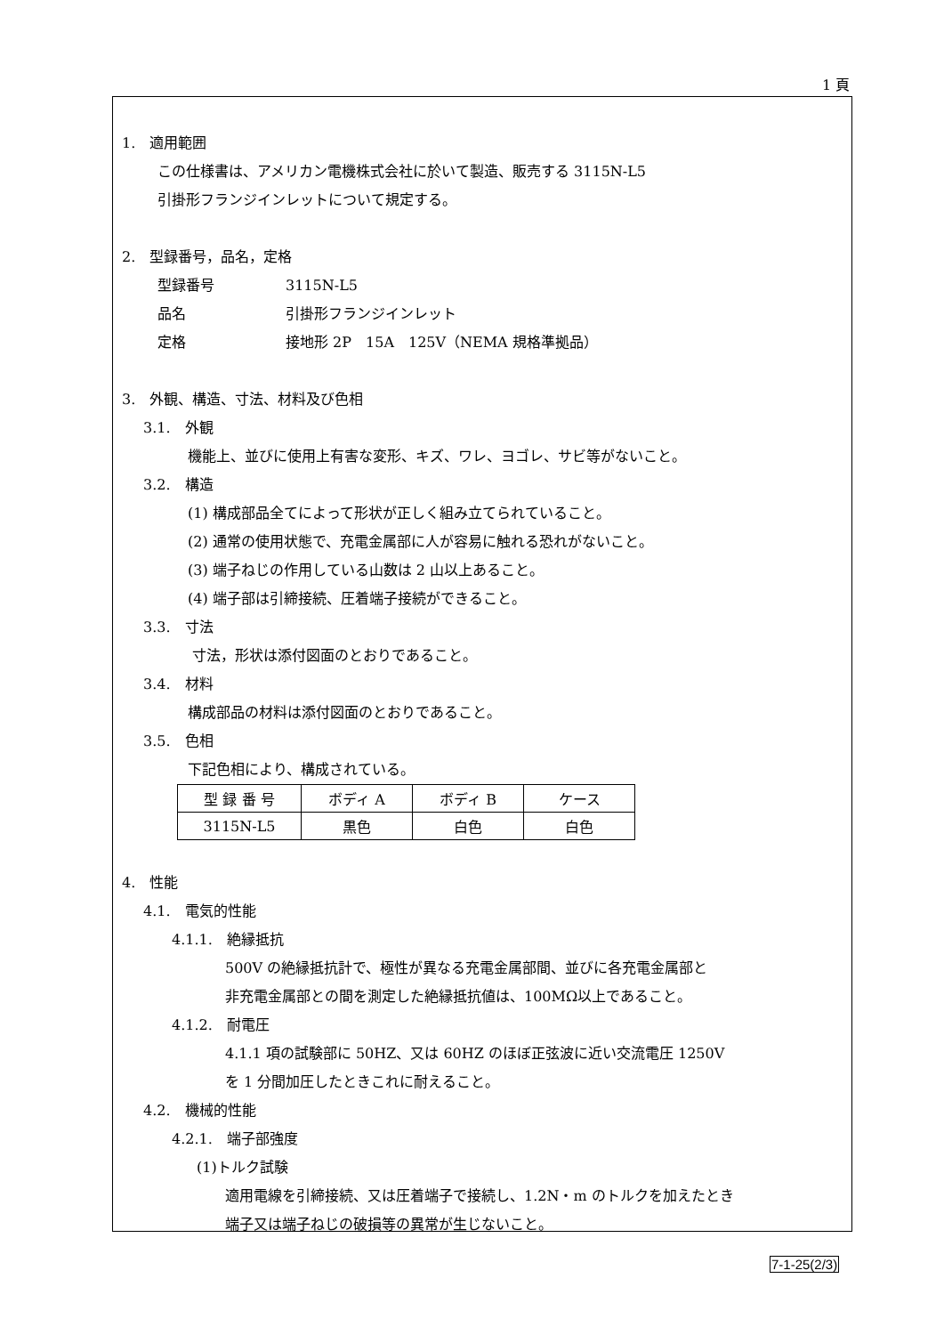1 頁
1.　適用範囲
この仕様書は、アメリカン電機株式会社に於いて製造、販売する 3115N-L5
引掛形フランジインレットについて規定する。
2.　型録番号，品名，定格
型録番号　　　　　3115N-L5
品名　　　　　　　引掛形フランジインレット
定格　　　　　　　接地形 2P　15A　125V（NEMA 規格準拠品）
3.　外観、構造、寸法、材料及び色相
3.1.　外観
機能上、並びに使用上有害な変形、キズ、ワレ、ヨゴレ、サビ等がないこと。
3.2.　構造
(1) 構成部品全てによって形状が正しく組み立てられていること。
(2) 通常の使用状態で、充電金属部に人が容易に触れる恐れがないこと。
(3) 端子ねじの作用している山数は 2 山以上あること。
(4) 端子部は引締接続、圧着端子接続ができること。
3.3.　寸法
寸法，形状は添付図面のとおりであること。
3.4.　材料
構成部品の材料は添付図面のとおりであること。
3.5.　色相
下記色相により、構成されている。
| 型 録 番 号 | ボディ A | ボディ B | ケース |
| 3115N-L5 | 黒色 | 白色 | 白色 |
4.　性能
4.1.　電気的性能
4.1.1.　絶縁抵抗
500V の絶縁抵抗計で、極性が異なる充電金属部間、並びに各充電金属部と
非充電金属部との間を測定した絶縁抵抗値は、100MΩ以上であること。
4.1.2.　耐電圧
4.1.1 項の試験部に 50HZ、又は 60HZ のほぼ正弦波に近い交流電圧 1250V
を 1 分間加圧したときこれに耐えること。
4.2.　機械的性能
4.2.1.　端子部強度
(1)トルク試験
適用電線を引締接続、又は圧着端子で接続し、1.2N・m のトルクを加えたとき
端子又は端子ねじの破損等の異常が生じないこと。
7-1-25(2/3)